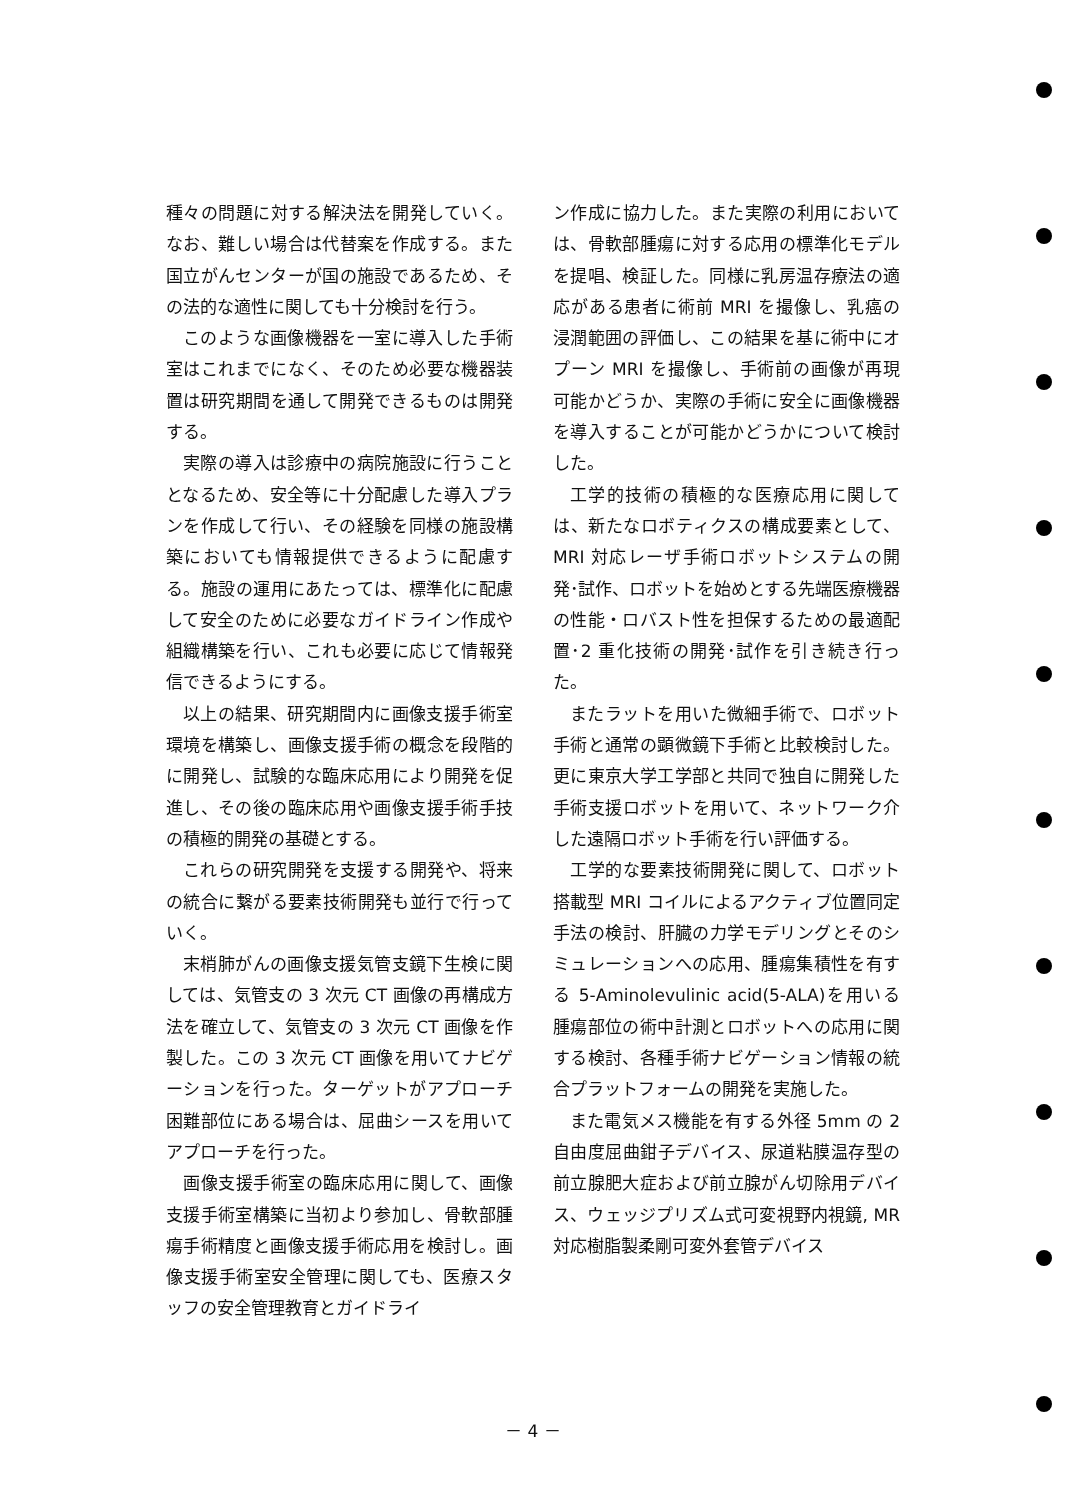種々の問題に対する解決法を開発していく。なお、難しい場合は代替案を作成する。また国立がんセンターが国の施設であるため、その法的な適性に関しても十分検討を行う。
このような画像機器を一室に導入した手術室はこれまでになく、そのため必要な機器装置は研究期間を通して開発できるものは開発する。
実際の導入は診療中の病院施設に行うこととなるため、安全等に十分配慮した導入プランを作成して行い、その経験を同様の施設構築においても情報提供できるように配慮する。施設の運用にあたっては、標準化に配慮して安全のために必要なガイドライン作成や組織構築を行い、これも必要に応じて情報発信できるようにする。
以上の結果、研究期間内に画像支援手術室環境を構築し、画像支援手術の概念を段階的に開発し、試験的な臨床応用により開発を促進し、その後の臨床応用や画像支援手術手技の積極的開発の基礎とする。
これらの研究開発を支援する開発や、将来の統合に繋がる要素技術開発も並行で行っていく。
末梢肺がんの画像支援気管支鏡下生検に関しては、気管支の 3 次元 CT 画像の再構成方法を確立して、気管支の 3 次元 CT 画像を作製した。この 3 次元 CT 画像を用いてナビゲーションを行った。ターゲットがアプローチ困難部位にある場合は、屈曲シースを用いてアプローチを行った。
画像支援手術室の臨床応用に関して、画像支援手術室構築に当初より参加し、骨軟部腫瘍手術精度と画像支援手術応用を検討し。画像支援手術室安全管理に関しても、医療スタッフの安全管理教育とガイドライ
ン作成に協力した。また実際の利用においては、骨軟部腫瘍に対する応用の標準化モデルを提唱、検証した。同様に乳房温存療法の適応がある患者に術前 MRI を撮像し、乳癌の浸潤範囲の評価し、この結果を基に術中にオプーン MRI を撮像し、手術前の画像が再現可能かどうか、実際の手術に安全に画像機器を導入することが可能かどうかについて検討した。
工学的技術の積極的な医療応用に関しては、新たなロボティクスの構成要素として、MRI 対応レーザ手術ロボットシステムの開発･試作、ロボットを始めとする先端医療機器の性能・ロバスト性を担保するための最適配置･2 重化技術の開発･試作を引き続き行った。
またラットを用いた微細手術で、ロボット手術と通常の顕微鏡下手術と比較検討した。更に東京大学工学部と共同で独自に開発した手術支援ロボットを用いて、ネットワーク介した遠隔ロボット手術を行い評価する。
工学的な要素技術開発に関して、ロボット搭載型 MRI コイルによるアクティブ位置同定手法の検討、肝臓の力学モデリングとそのシミュレーションへの応用、腫瘍集積性を有する 5-Aminolevulinic acid(5-ALA)を用いる腫瘍部位の術中計測とロボットへの応用に関する検討、各種手術ナビゲーション情報の統合プラットフォームの開発を実施した。
また電気メス機能を有する外径 5mm の 2 自由度屈曲鉗子デバイス、尿道粘膜温存型の前立腺肥大症および前立腺がん切除用デバイス、ウェッジプリズム式可変視野内視鏡, MR 対応樹脂製柔剛可変外套管デバイス
－ 4 －